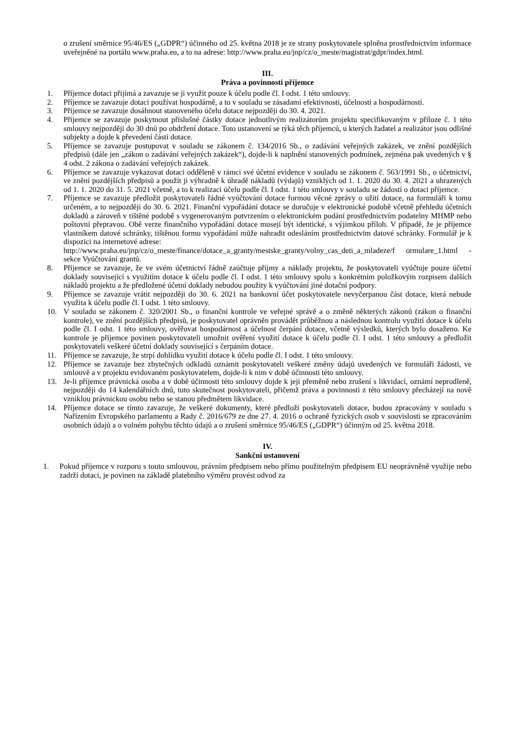o zrušení směrnice 95/46/ES („GDPR“) účinného od 25. května 2018 je ze strany poskytovatele splněna prostřednictvím informace uveřejněné na portálu www.praha.eu, a to na adrese: http://www.praha.eu/jnp/cz/o_meste/magistrat/gdpr/index.html.
III.
Práva a povinnosti příjemce
1. Příjemce dotaci přijímá a zavazuje se ji využít pouze k účelu podle čl. I odst. 1 této smlouvy.
2. Příjemce se zavazuje dotaci používat hospodárně, a to v souladu se zásadami efektivnosti, účelnosti a hospodárnosti.
3. Příjemce se zavazuje dosáhnout stanoveného účelu dotace nejpozději do 30. 4. 2021.
4. Příjemce se zavazuje poskytnout příslušné částky dotace jednotlivým realizátorům projektu specifikovaným v příloze č. 1 této smlouvy nejpozději do 30 dnů po obdržení dotace. Toto ustanovení se týká těch příjemců, u kterých žadatel a realizátor jsou odlišné subjekty a dojde k převedení části dotace.
5. Příjemce se zavazuje postupovat v souladu se zákonem č. 134/2016 Sb., o zadávání veřejných zakázek, ve znění pozdějších předpisů (dále jen „zákon o zadávání veřejných zakázek“), dojde-li k naplnění stanovených podmínek, zejména pak uvedených v § 4 odst. 2 zákona o zadávání veřejných zakázek.
6. Příjemce se zavazuje vykazovat dotaci odděleně v rámci své účetní evidence v souladu se zákonem č. 563/1991 Sb., o účetnictví, ve znění pozdějších předpisů a použít ji výhradně k úhradě nákladů (výdajů) vzniklých od 1. 1. 2020 do 30. 4. 2021 a uhrazených od 1. 1. 2020 do 31. 5. 2021 včetně, a to k realizaci účelu podle čl. I odst. 1 této smlouvy v souladu se žádostí o dotaci příjemce.
7. Příjemce se zavazuje předložit poskytovateli řádné vyúčtování dotace formou věcné zprávy o užití dotace, na formuláři k tomu určeném, a to nejpozději do 30. 6. 2021. Finanční vypořádání dotace se doručuje v elektronické podobě včetně přehledu účetních dokladů a zároveň v tištěné podobě s vygenerovaným potvrzením o elektronickém podání prostřednictvím podatelny MHMP nebo poštovní přepravou. Obě verze finančního vypořádání dotace musejí být identické, s výjimkou příloh. V případě, že je příjemce vlastníkem datové schránky, tištěnou formu vypořádání může nahradit odesláním prostřednictvím datové schránky. Formulář je k dispozici na internetové adrese:
http://www.praha.eu/jnp/cz/o_meste/finance/dotace_a_granty/mestske_granty/volny_cas_deti_a_mladeze/f ormulare_1.html - sekce Vyúčtování grantů.
8. Příjemce se zavazuje, že ve svém účetnictví řádně zaúčtuje příjmy a náklady projektu, že poskytovateli vyúčtuje pouze účetní doklady související s využitím dotace k účelu podle čl. I odst. 1 této smlouvy spolu s konkrétním položkovým rozpisem dalších nákladů projektu a že předložené účetní doklady nebudou použity k vyúčtování jiné dotační podpory.
9. Příjemce se zavazuje vrátit nejpozději do 30. 6. 2021 na bankovní účet poskytovatele nevyčerpanou část dotace, která nebude využita k účelu podle čl. I odst. 1 této smlouvy.
10. V souladu se zákonem č. 320/2001 Sb., o finanční kontrole ve veřejné správě a o změně některých zákonů (zákon o finanční kontrole), ve znění pozdějších předpisů, je poskytovatel oprávněn provádět průběžnou a následnou kontrolu využití dotace k účelu podle čl. I odst. 1 této smlouvy, ověřovat hospodárnost a účelnost čerpání dotace, včetně výsledků, kterých bylo dosaženo. Ke kontrole je příjemce povinen poskytovateli umožnit ověření využití dotace k účelu podle čl. I odst. 1 této smlouvy a předložit poskytovateli veškeré účetní doklady související s čerpáním dotace.
11. Příjemce se zavazuje, že strpí dohlídku využití dotace k účelu podle čl. I odst. 1 této smlouvy.
12. Příjemce se zavazuje bez zbytečných odkladů oznámit poskytovateli veškeré změny údajů uvedených ve formuláři žádosti, ve smlouvě a v projektu evidovaném poskytovatelem, dojde-li k nim v době účinnosti této smlouvy.
13. Je-li příjemce právnická osoba a v době účinnosti této smlouvy dojde k její přeměně nebo zrušení s likvidací, oznámí neprodleně, nejpozději do 14 kalendářních dnů, tuto skutečnost poskytovateli, přičemž práva a povinnosti z této smlouvy přecházejí na nově vzniklou právnickou osobu nebo se stanou předmětem likvidace.
14. Příjemce dotace se tímto zavazuje, že veškeré dokumenty, které předloží poskytovateli dotace, budou zpracovány v souladu s Nařízením Evropského parlamentu a Rady č. 2016/679 ze dne 27. 4. 2016 o ochraně fyzických osob v souvislosti se zpracováním osobních údajů a o volném pohybu těchto údajů a o zrušení směrnice 95/46/ES („GDPR“) účinným od 25. května 2018.
IV.
Sankční ustanovení
1. Pokud příjemce v rozporu s touto smlouvou, právním předpisem nebo přímo použitelným předpisem EU neoprávněně využije nebo zadrží dotaci, je povinen na základě platebního výměru provést odvod za